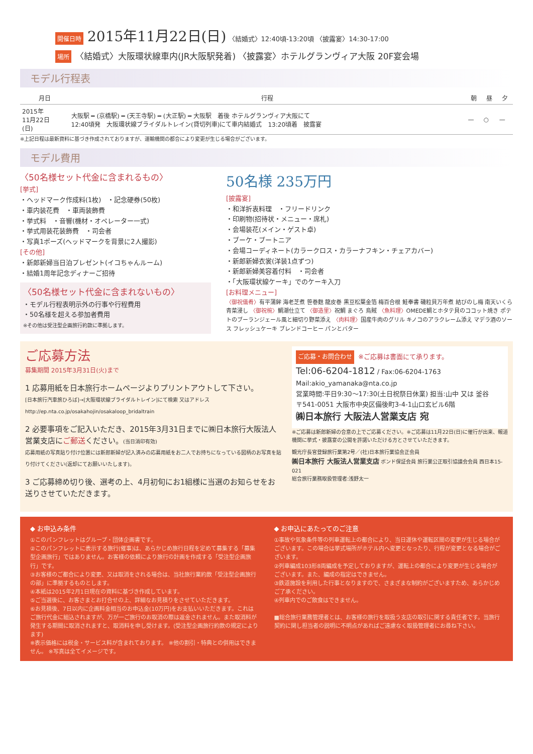開催日時 2015年11月22日(日) 〈結婚式〉12:40頃-13:20頃 〈披露宴〉14:30-17:00
場所 〈結婚式〉大阪環状線車内(JR大阪駅発着) 〈披露宴〉ホテルグランヴィア大阪 20F宴会場
モデル行程表
| 月日 | 行程 | 朝 | 昼 | 夕 |
| --- | --- | --- | --- | --- |
| 2015年 11月22日 (日) | 大阪駅 ━ (京橋駅) ━ (天王寺駅) ━ (大正駅) ━ 大阪駅 着後 ホテルグランヴィア大阪にて 12:40頃発 大阪環状線ブライダルトレイン(貸切列車)にて車内結婚式 13:20頃着 披露宴 | — | ○ | — |
※上記日程は最新資料に基づき作成されておりますが、運輸機関の都合により変更が生じる場合がございます。
モデル費用
〈50名様セット代金に含まれるもの〉
[挙式]
・ヘッドマーク作成料(1枚)　・記念硬券(50枚)
・車内装花費　・車両装飾費
・挙式料　・音響(機材・オペレーター一式)
・挙式用装花装飾費　・司会者
・写真1ポーズ(ヘッドマークを背景に2人撮影)
[その他]
・新郎新婦当日泊プレゼント(イコちゃんルーム)
・結婚1周年記念ディナーご招待
〈50名様セット代金に含まれないもの〉
・モデル行程表明示外の行事や行程費用
・50名様を超える参加者費用
※その他は受注型企画旅行約款に準拠します。
50名様 235万円
[披露宴]
・和洋折衷料理　・フリードリンク
・印刷物(招待状・メニュー・席札)
・会場装花(メイン・ゲスト卓)
・ブーケ・ブートニア
・会場コーディネート(カラークロス・カラーナフキン・チェアカバー)
・新郎新婦衣裳(洋装1点ずつ)
・新郎新婦美容着付料　・司会者
・「大阪環状線ケーキ」でのケーキ入刀
[お料理メニュー]
〈御祝儀肴〉有平蒲鉾 海老芝煮 笹巻麩 龍皮巻 黒豆松葉金箔 梅百合根 鮭奉書 磯粒貝万年煮 結びのし梅 南天いくら 青菜浸し 〈御祝椀〉鯛潮仕立て 〈御造里〉祝鯛 まぐろ 烏賊 〈魚料理〉OMEDE鯛とホタテ貝のココット焼き ポテトのブーランジェール風と細切り野菜添え 〈肉料理〉国産牛肉のグリル キノコのアラクレーム添え マデラ酒のソース フレッシュケーキ ブレンドコーヒー パンとバター
ご応募方法
募集期間 2015年3月31日(火)まで
1 応募用紙を日本旅行ホームページよりプリントアウトして下さい。
[日本旅行汽車旅ひろば]→[大阪環状線ブライダルトレイン]にて検索 又はアドレス http://ep.nta.co.jp/osakahojin/osakaloop_bridaltrain
2 必要事項をご記入いただき、2015年3月31日までに㈱日本旅行大阪法人営業支店にご郵送ください。(当日消印有効)
応募用紙の写真貼り付け位置には新郎新婦が記入済みの応募用紙をお二人でお持ちになっている図柄のお写真を貼り付けてください(返却にてお願いいたします)。
3 ご応募締め切り後、選考の上、4月初旬にお1組様に当選のお知らせをお送りさせていただきます。
ご応募・お問合わせ ※ご応募は書面にて承ります。
Tel:06-6204-1812 / Fax:06-6204-1763
Mail:akio_yamanaka@nta.co.jp
営業時間:平日9:30～17:30(土日祝祭日休業) 担当:山中 又は 釜谷
〒541-0051 大阪市中央区備後町3-4-1山口玄ビル6階
㈱日本旅行 大阪法人営業支店 宛
※ご応募は新郎新婦の合意の上でご応募ください。※ご応募は11月22日(日)に催行が出来、報道機関に挙式・披露宴の公開を許諾いただける方とさせていただきます。
観光庁長官登録旅行業第2号／(社)日本旅行業協会正会員
㈱日本旅行 大阪法人営業支店 ボンド保証会員 旅行業公正取引協議会会員 西日本15-021
総合旅行業務取扱管理者:浅野太一
◆ お申込み条件
①このパンフレットはグループ・団体企画書です。
②このパンフレットに表示する旅行(催事)は、あらかじめ旅行日程を定めて募集する「募集型企画旅行」ではありません。お客様の依頼により旅行の計画を作成する「受注型企画旅行」です。
③お客様のご都合により変更、又は取消をされる場合は、当社旅行業約款「受注型企画旅行の部」に準拠するものとします。
④本紙は2015年2月1日現在の資料に基づき作成しています。
⑤ご当選後に、お客さまとお打合せの上、詳細なお見積りをさせていただきます。
⑥お見積後、7日以内に企画料金相当のお申込金(10万円)をお支払いいただきます。これはご旅行代金に組込されますが、万が一ご旅行のお取消の際は返金されません。また取消料が発生する期間に取消されますと、取消料を申し受けます。(受注型企画旅行約款の規定によります)
※表示価格には税金・サービス料が含まれております。 ※他の割引・特典との併用はできません。 ※写真は全てイメージです。
◆ お申込にあたってのご注意
①事故や気象条件等の列車運転上の都合により、当日運休や運転区間の変更が生じる場合がございます。この場合は挙式場所がホテル内へ変更となったり、行程が変更となる場合がございます。
②列車編成103形8両編成を予定しておりますが、運転上の都合により変更が生じる場合がございます。また、編成の指定はできません。
③鉄道施設を利用した行事となりますので、さまざまな制約がございますため、あらかじめご了承ください。
④列車内でのご飲食はできません。
■総合旅行業務管理者とは、お客様の旅行を取扱う支店の取引に関する責任者です。当旅行契約に関し担当者の説明に不明点があればご遠慮なく取扱管理者にお尋ね下さい。